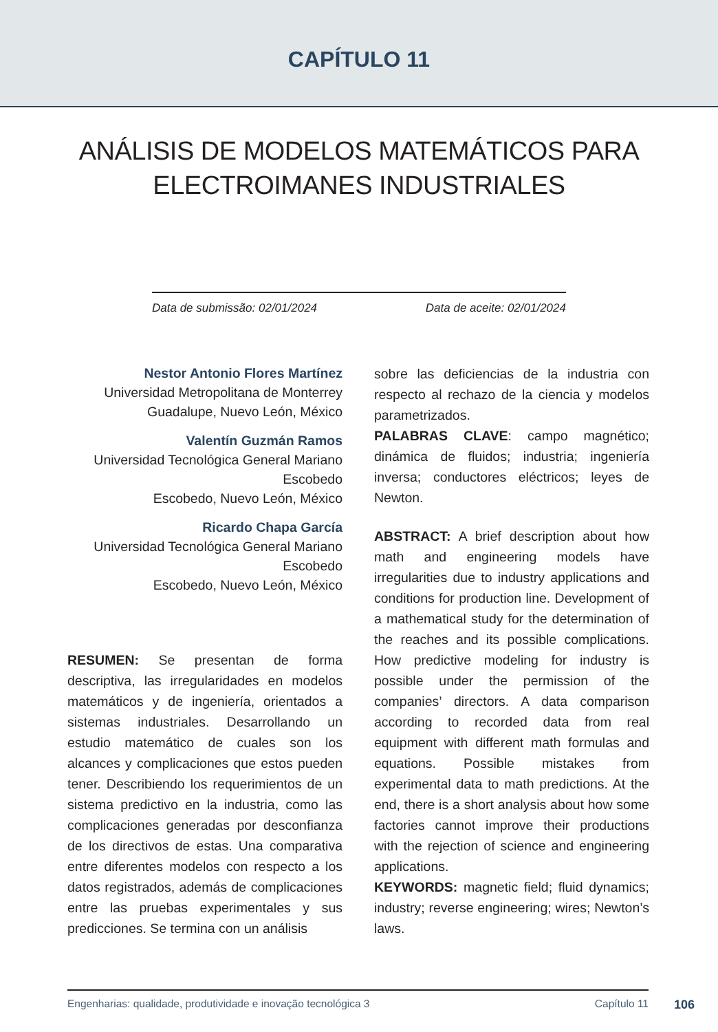CAPÍTULO 11
ANÁLISIS DE MODELOS MATEMÁTICOS PARA ELECTROIMANES INDUSTRIALES
Data de submissão: 02/01/2024 Data de aceite: 02/01/2024
Nestor Antonio Flores Martínez
Universidad Metropolitana de Monterrey
Guadalupe, Nuevo León, México
Valentín Guzmán Ramos
Universidad Tecnológica General Mariano Escobedo
Escobedo, Nuevo León, México
Ricardo Chapa García
Universidad Tecnológica General Mariano Escobedo
Escobedo, Nuevo León, México
RESUMEN: Se presentan de forma descriptiva, las irregularidades en modelos matemáticos y de ingeniería, orientados a sistemas industriales. Desarrollando un estudio matemático de cuales son los alcances y complicaciones que estos pueden tener. Describiendo los requerimientos de un sistema predictivo en la industria, como las complicaciones generadas por desconfianza de los directivos de estas. Una comparativa entre diferentes modelos con respecto a los datos registrados, además de complicaciones entre las pruebas experimentales y sus predicciones. Se termina con un análisis
sobre las deficiencias de la industria con respecto al rechazo de la ciencia y modelos parametrizados.
PALABRAS CLAVE: campo magnético; dinámica de fluidos; industria; ingeniería inversa; conductores eléctricos; leyes de Newton.
ABSTRACT: A brief description about how math and engineering models have irregularities due to industry applications and conditions for production line. Development of a mathematical study for the determination of the reaches and its possible complications. How predictive modeling for industry is possible under the permission of the companies’ directors. A data comparison according to recorded data from real equipment with different math formulas and equations. Possible mistakes from experimental data to math predictions. At the end, there is a short analysis about how some factories cannot improve their productions with the rejection of science and engineering applications.
KEYWORDS: magnetic field; fluid dynamics; industry; reverse engineering; wires; Newton’s laws.
Engenharias: qualidade, produtividade e inovação tecnológica 3 Capítulo 11
106